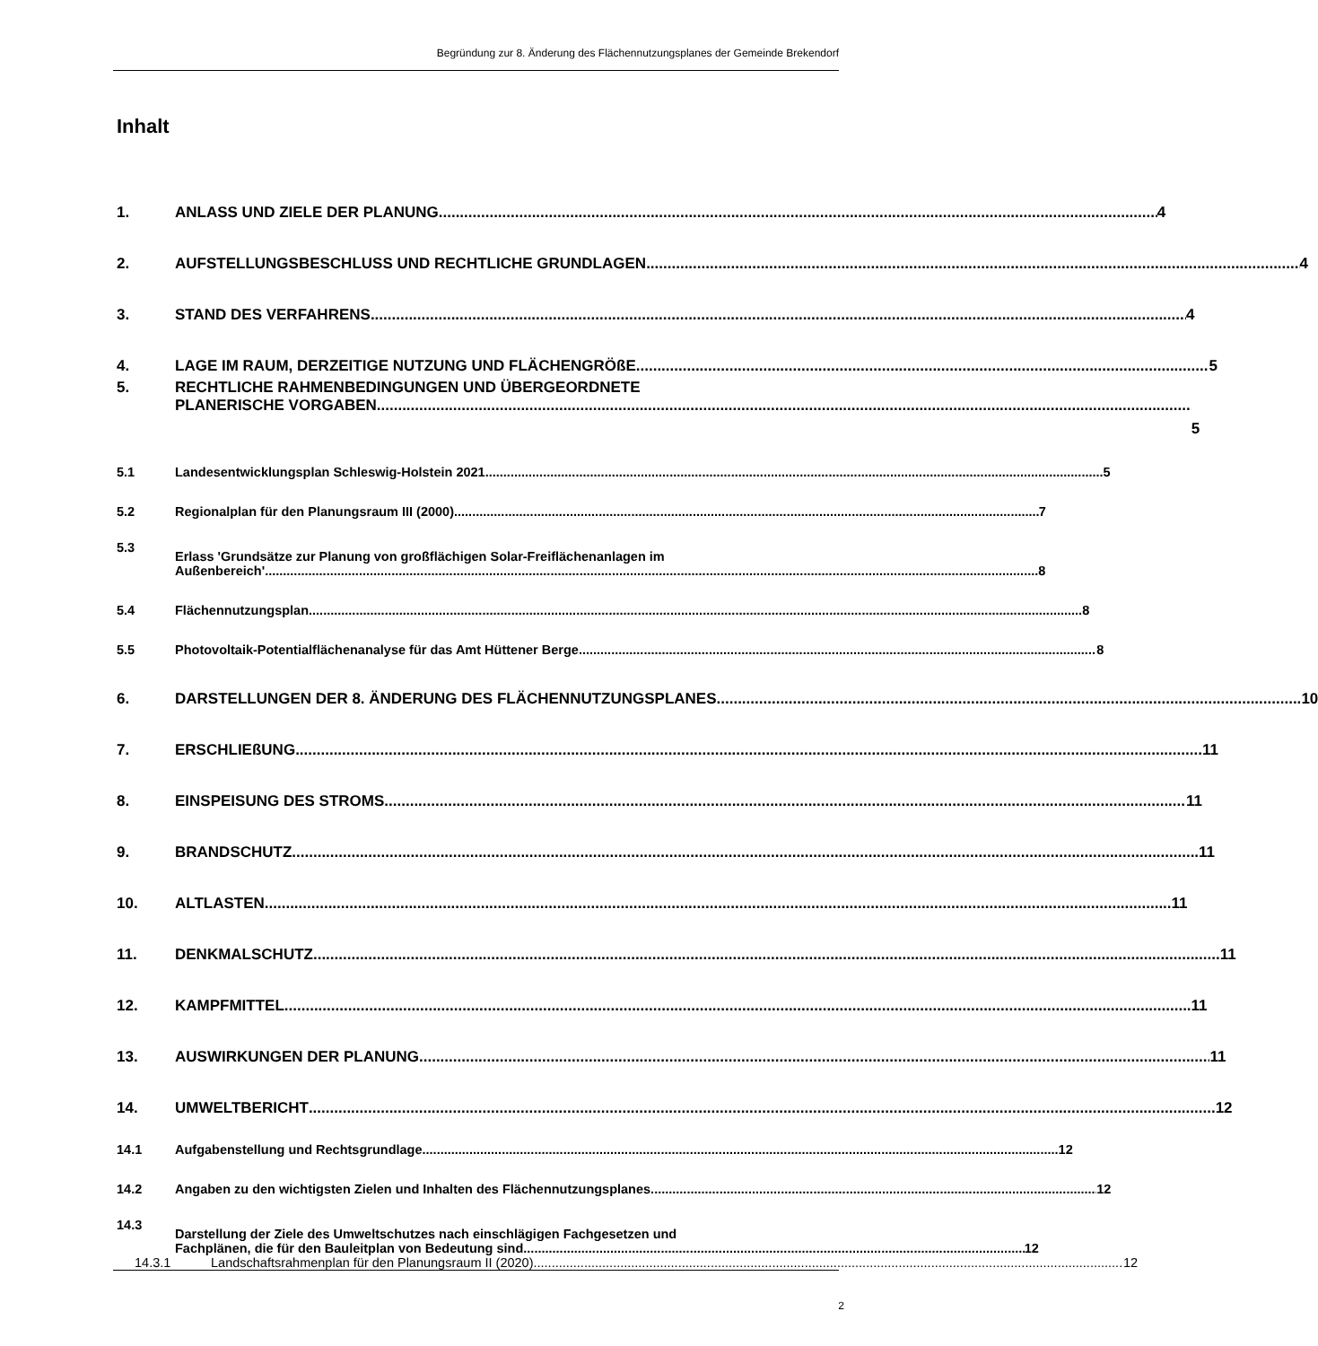Begründung zur 8. Änderung des Flächennutzungsplanes der Gemeinde Brekendorf
Inhalt
1. ANLASS UND ZIELE DER PLANUNG 4
2. AUFSTELLUNGSBESCHLUSS UND RECHTLICHE GRUNDLAGEN 4
3. STAND DES VERFAHRENS 4
4. LAGE IM RAUM, DERZEITIGE NUTZUNG UND FLÄCHENGRÖßE 5
5. RECHTLICHE RAHMENBEDINGUNGEN UND ÜBERGEORDNETE
PLANERISCHE VORGABEN 5
5.1 Landesentwicklungsplan Schleswig-Holstein 2021 5
5.2 Regionalplan für den Planungsraum III (2000) 7
5.3 Erlass 'Grundsätze zur Planung von großflächigen Solar-Freiflächenanlagen im
Außenbereich' 8
5.4 Flächennutzungsplan 8
5.5 Photovoltaik-Potentialflächenanalyse für das Amt Hüttener Berge 8
6. DARSTELLUNGEN DER 8. ÄNDERUNG DES FLÄCHENNUTZUNGSPLANES 10
7. ERSCHLIEßUNG 11
8. EINSPEISUNG DES STROMS 11
9. BRANDSCHUTZ 11
10. ALTLASTEN 11
11. DENKMALSCHUTZ 11
12. KAMPFMITTEL 11
13. AUSWIRKUNGEN DER PLANUNG 11
14. UMWELTBERICHT 12
14.1 Aufgabenstellung und Rechtsgrundlage 12
14.2 Angaben zu den wichtigsten Zielen und Inhalten des Flächennutzungsplanes 12
14.3 Darstellung der Ziele des Umweltschutzes nach einschlägigen Fachgesetzen und
Fachplänen, die für den Bauleitplan von Bedeutung sind 12
14.3.1 Landschaftsrahmenplan für den Planungsraum II (2020) 12
2